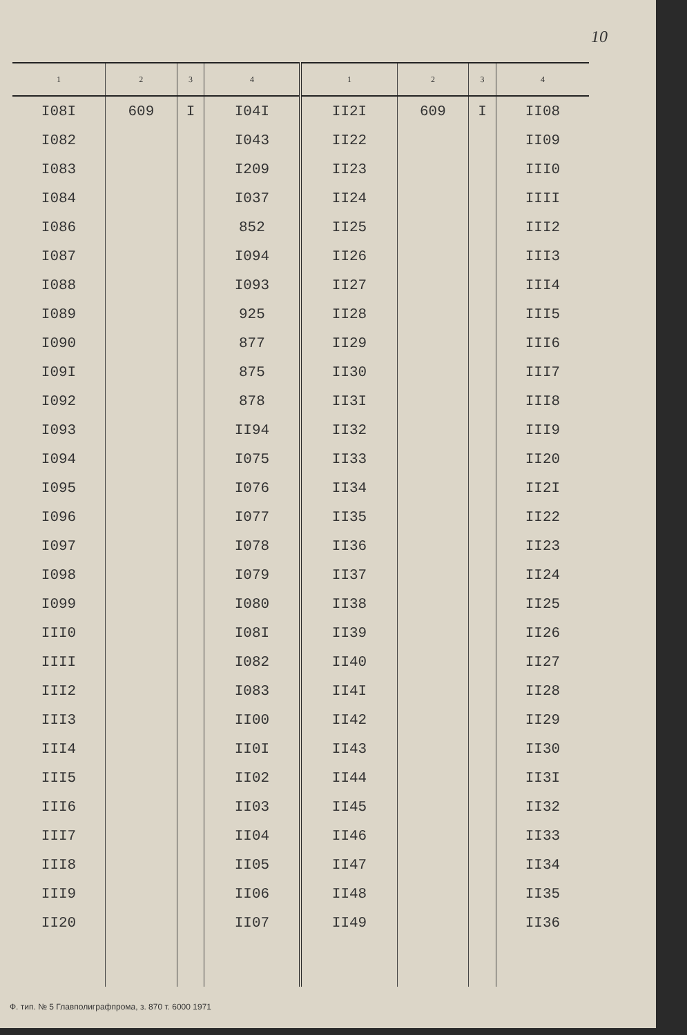10
| 1 | 2 | 3 | 4 | 1 | 2 | 3 | 4 |
| --- | --- | --- | --- | --- | --- | --- | --- |
| I08I | 609 | I | I04I | II2I | 609 | I | II08 |
| I082 | | | I043 | II22 | | | II09 |
| I083 | | | I209 | II23 | | | III0 |
| I084 | | | I037 | II24 | | | IIII |
| I086 | | | 852 | II25 | | | III2 |
| I087 | | | I094 | II26 | | | III3 |
| I088 | | | I093 | II27 | | | III4 |
| I089 | | | 925 | II28 | | | III5 |
| I090 | | | 877 | II29 | | | III6 |
| I09I | | | 875 | II30 | | | III7 |
| I092 | | | 878 | II3I | | | III8 |
| I093 | | | II94 | II32 | | | III9 |
| I094 | | | I075 | II33 | | | II20 |
| I095 | | | I076 | II34 | | | II2I |
| I096 | | | I077 | II35 | | | II22 |
| I097 | | | I078 | II36 | | | II23 |
| I098 | | | I079 | II37 | | | II24 |
| I099 | | | I080 | II38 | | | II25 |
| III0 | | | I08I | II39 | | | II26 |
| IIII | | | I082 | II40 | | | II27 |
| III2 | | | I083 | II4I | | | II28 |
| III3 | | | II00 | II42 | | | II29 |
| III4 | | | II0I | II43 | | | II30 |
| III5 | | | II02 | II44 | | | II3I |
| III6 | | | II03 | II45 | | | II32 |
| III7 | | | II04 | II46 | | | II33 |
| III8 | | | II05 | II47 | | | II34 |
| III9 | | | II06 | II48 | | | II35 |
| II20 | | | II07 | II49 | | | II36 |
Ф. тип. № 5 Главполиграфпрома, з. 870 т. 6000 1971